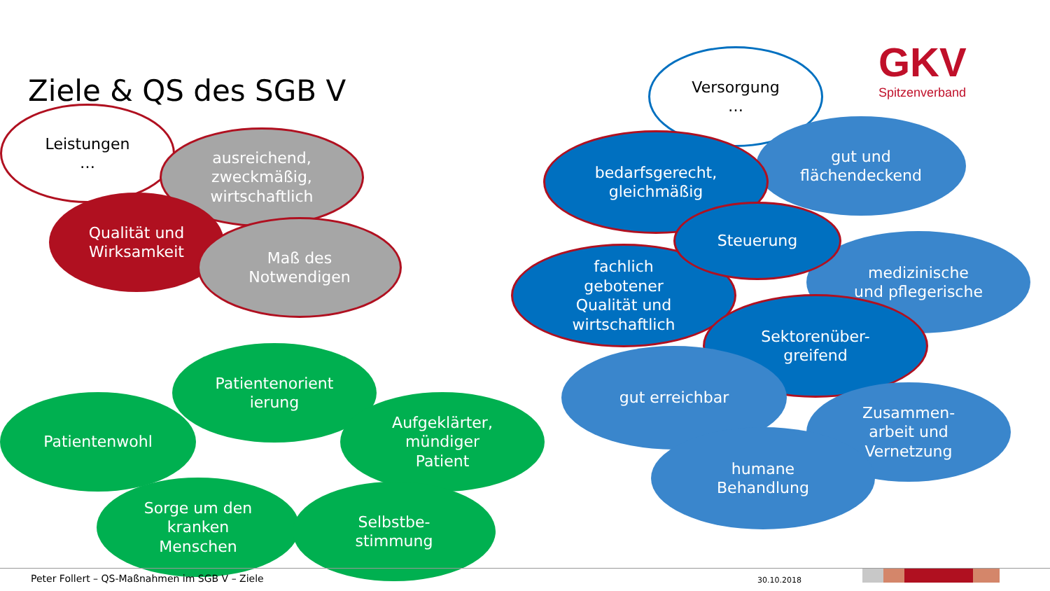Ziele & QS des SGB V
GKV
Spitzenverband
Leistungen
…
ausreichend,
zweckmäßig,
wirtschaftlich
Qualität und
Wirksamkeit
Maß des
Notwendigen
Patientenorient
ierung
Patientenwohl
Aufgeklärter,
mündiger
Patient
Sorge um den
kranken
Menschen
Selbstbe-
stimmung
Versorgung
…
gut und
flächendeckend
bedarfsgerecht,
gleichmäßig
medizinische
und pflegerische
fachlich
gebotener
Qualität und
wirtschaftlich
Steuerung
Sektorenüber-
greifend
gut erreichbar
Zusammen-
arbeit und
Vernetzung
humane
Behandlung
Peter Follert – QS-Maßnahmen im SGB V – Ziele
30.10.2018